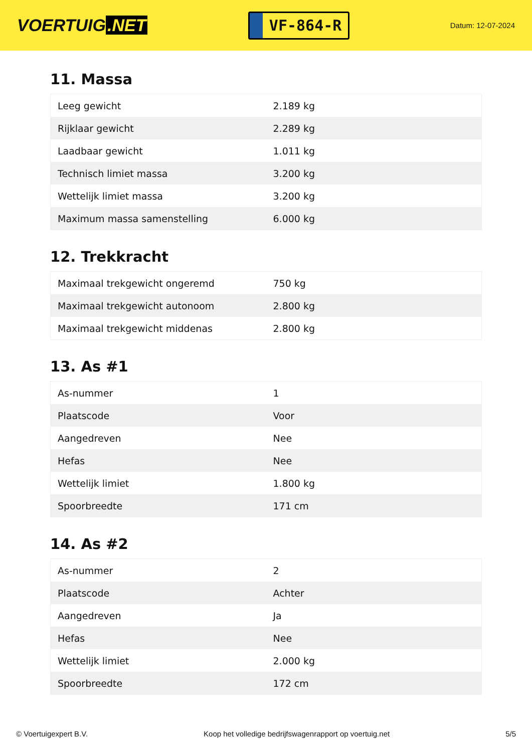VOERTUIG.NET
VF-864-R
Datum: 12-07-2024
11. Massa
| Leeg gewicht | 2.189 kg |
| Rijklaar gewicht | 2.289 kg |
| Laadbaar gewicht | 1.011 kg |
| Technisch limiet massa | 3.200 kg |
| Wettelijk limiet massa | 3.200 kg |
| Maximum massa samenstelling | 6.000 kg |
12. Trekkracht
| Maximaal trekgewicht ongeremd | 750 kg |
| Maximaal trekgewicht autonoom | 2.800 kg |
| Maximaal trekgewicht middenas | 2.800 kg |
13. As #1
| As-nummer | 1 |
| Plaatscode | Voor |
| Aangedreven | Nee |
| Hefas | Nee |
| Wettelijk limiet | 1.800 kg |
| Spoorbreedte | 171 cm |
14. As #2
| As-nummer | 2 |
| Plaatscode | Achter |
| Aangedreven | Ja |
| Hefas | Nee |
| Wettelijk limiet | 2.000 kg |
| Spoorbreedte | 172 cm |
© Voertuigexpert B.V. Koop het volledige bedrijfswagenrapport op voertuig.net 5/5